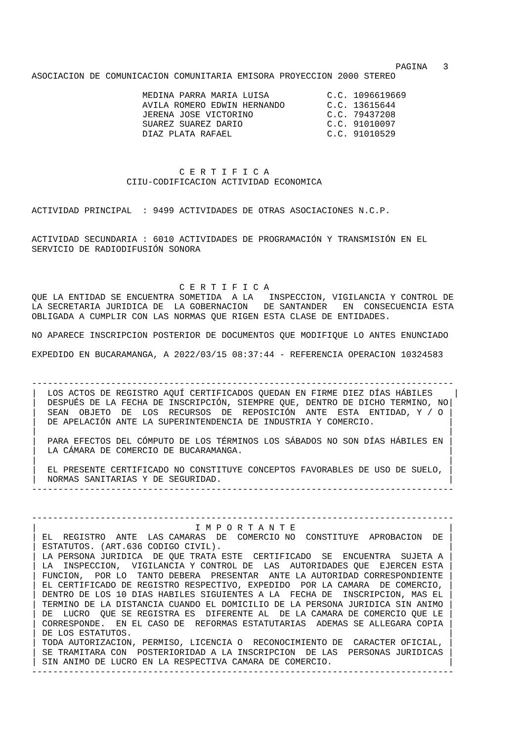PAGINA   3
ASOCIACION DE COMUNICACION COMUNITARIA EMISORA PROYECCION 2000 STEREO

                     MEDINA PARRA MARIA LUISA           C.C. 1096619669
                     AVILA ROMERO EDWIN HERNANDO        C.C. 13615644
                     JERENA JOSE VICTORINO              C.C. 79437208
                     SUAREZ SUAREZ DARIO                C.C. 91010097
                     DIAZ PLATA RAFAEL                  C.C. 91010529



                            C E R T I F I C A
                  CIIU-CODIFICACION ACTIVIDAD ECONOMICA


ACTIVIDAD PRINCIPAL  : 9499 ACTIVIDADES DE OTRAS ASOCIACIONES N.C.P.


ACTIVIDAD SECUNDARIA : 6010 ACTIVIDADES DE PROGRAMACIÓN Y TRANSMISIÓN EN EL
SERVICIO DE RADIODIFUSIÓN SONORA



                            C E R T I F I C A
QUE LA ENTIDAD SE ENCUENTRA SOMETIDA  A LA   INSPECCION, VIGILANCIA Y CONTROL DE
LA SECRETARIA JURIDICA DE  LA GOBERNACION   DE SANTANDER   EN  CONSECUENCIA ESTA
OBLIGADA A CUMPLIR CON LAS NORMAS QUE RIGEN ESTA CLASE DE ENTIDADES.

NO APARECE INSCRIPCION POSTERIOR DE DOCUMENTOS QUE MODIFIQUE LO ANTES ENUNCIADO

EXPEDIDO EN BUCARAMANGA, A 2022/03/15 08:37:44 - REFERENCIA OPERACION 10324583


--------------------------------------------------------------------------------
|  LOS ACTOS DE REGISTRO AQUÍ CERTIFICADOS QUEDAN EN FIRME DIEZ DÍAS HÁBILES    |
|  DESPUÉS DE LA FECHA DE INSCRIPCIÓN, SIEMPRE QUE, DENTRO DE DICHO TERMINO, NO|
|  SEAN  OBJETO  DE  LOS  RECURSOS  DE  REPOSICIÓN  ANTE  ESTA  ENTIDAD, Y / O |
|  DE APELACIÓN ANTE LA SUPERINTENDENCIA DE INDUSTRIA Y COMERCIO.              |
|                                                                              |
|  PARA EFECTOS DEL CÓMPUTO DE LOS TÉRMINOS LOS SÁBADOS NO SON DÍAS HÁBILES EN |
|  LA CÁMARA DE COMERCIO DE BUCARAMANGA.                                       |
|                                                                              |
|  EL PRESENTE CERTIFICADO NO CONSTITUYE CONCEPTOS FAVORABLES DE USO DE SUELO, |
|  NORMAS SANITARIAS Y DE SEGURIDAD.                                           |
--------------------------------------------------------------------------------


--------------------------------------------------------------------------------
|                              I M P O R T A N T E                             |
| EL  REGISTRO  ANTE  LAS CAMARAS  DE  COMERCIO NO  CONSTITUYE  APROBACION  DE |
| ESTATUTOS. (ART.636 CODIGO CIVIL).                                           |
| LA PERSONA JURIDICA  DE QUE TRATA ESTE  CERTIFICADO  SE  ENCUENTRA  SUJETA A |
| LA  INSPECCION,  VIGILANCIA Y CONTROL DE  LAS  AUTORIDADES QUE  EJERCEN ESTA |
| FUNCION,  POR LO  TANTO DEBERA  PRESENTAR  ANTE LA AUTORIDAD CORRESPONDIENTE |
| EL CERTIFICADO DE REGISTRO RESPECTIVO, EXPEDIDO  POR LA CAMARA  DE COMERCIO, |
| DENTRO DE LOS 10 DIAS HABILES SIGUIENTES A LA  FECHA DE  INSCRIPCION, MAS EL |
| TERMINO DE LA DISTANCIA CUANDO EL DOMICILIO DE LA PERSONA JURIDICA SIN ANIMO |
| DE  LUCRO  QUE SE REGISTRA ES  DIFERENTE AL  DE LA CAMARA DE COMERCIO QUE LE |
| CORRESPONDE.  EN EL CASO DE  REFORMAS ESTATUTARIAS  ADEMAS SE ALLEGARA COPIA |
| DE LOS ESTATUTOS.                                                            |
| TODA AUTORIZACION, PERMISO, LICENCIA O  RECONOCIMIENTO DE  CARACTER OFICIAL, |
| SE TRAMITARA CON  POSTERIORIDAD A LA INSCRIPCION  DE LAS  PERSONAS JURIDICAS |
| SIN ANIMO DE LUCRO EN LA RESPECTIVA CAMARA DE COMERCIO.                      |
--------------------------------------------------------------------------------